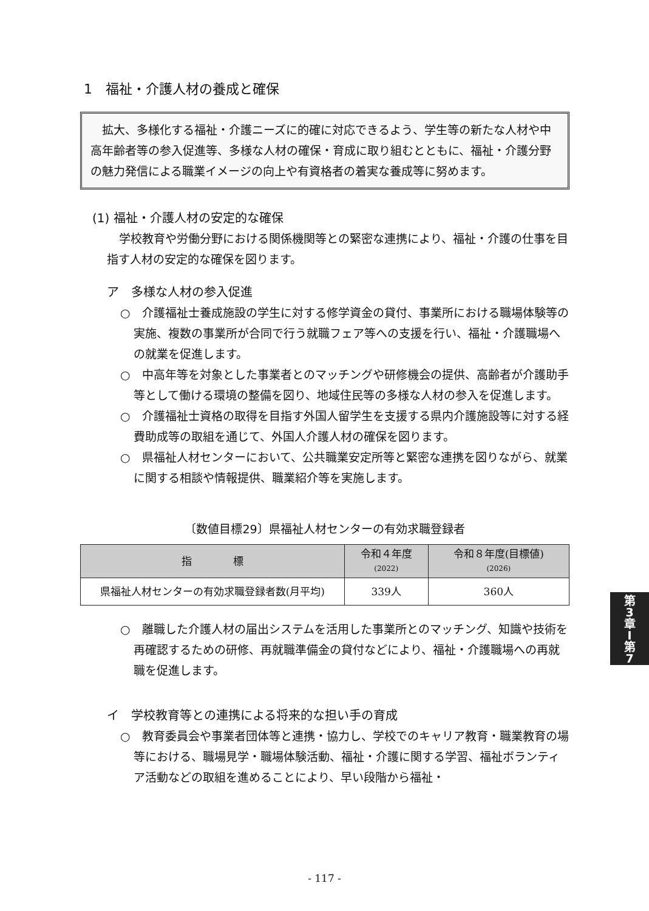1　福祉・介護人材の養成と確保
　拡大、多様化する福祉・介護ニーズに的確に対応できるよう、学生等の新たな人材や中高年齢者等の参入促進等、多様な人材の確保・育成に取り組むとともに、福祉・介護分野の魅力発信による職業イメージの向上や有資格者の着実な養成等に努めます。
(1) 福祉・介護人材の安定的な確保
学校教育や労働分野における関係機関等との緊密な連携により、福祉・介護の仕事を目指す人材の安定的な確保を図ります。
ア　多様な人材の参入促進
○　介護福祉士養成施設の学生に対する修学資金の貸付、事業所における職場体験等の実施、複数の事業所が合同で行う就職フェア等への支援を行い、福祉・介護職場への就業を促進します。
○　中高年等を対象とした事業者とのマッチングや研修機会の提供、高齢者が介護助手等として働ける環境の整備を図り、地域住民等の多様な人材の参入を促進します。
○　介護福祉士資格の取得を目指す外国人留学生を支援する県内介護施設等に対する経費助成等の取組を通じて、外国人介護人材の確保を図ります。
○　県福祉人材センターにおいて、公共職業安定所等と緊密な連携を図りながら、就業に関する相談や情報提供、職業紹介等を実施します。
〔数値目標29〕県福祉人材センターの有効求職登録者
| 指 標 | 令和４年度 (2022) | 令和８年度(目標値) (2026) |
| --- | --- | --- |
| 県福祉人材センターの有効求職登録者数(月平均) | 339人 | 360人 |
○　離職した介護人材の届出システムを活用した事業所とのマッチング、知識や技術を再確認するための研修、再就職準備金の貸付などにより、福祉・介護職場への再就職を促進します。
イ　学校教育等との連携による将来的な担い手の育成
○　教育委員会や事業者団体等と連携・協力し、学校でのキャリア教育・職業教育の場等における、職場見学・職場体験活動、福祉・介護に関する学習、福祉ボランティア活動などの取組を進めることにより、早い段階から福祉・
第
3
章
I
第
7
- 117 -